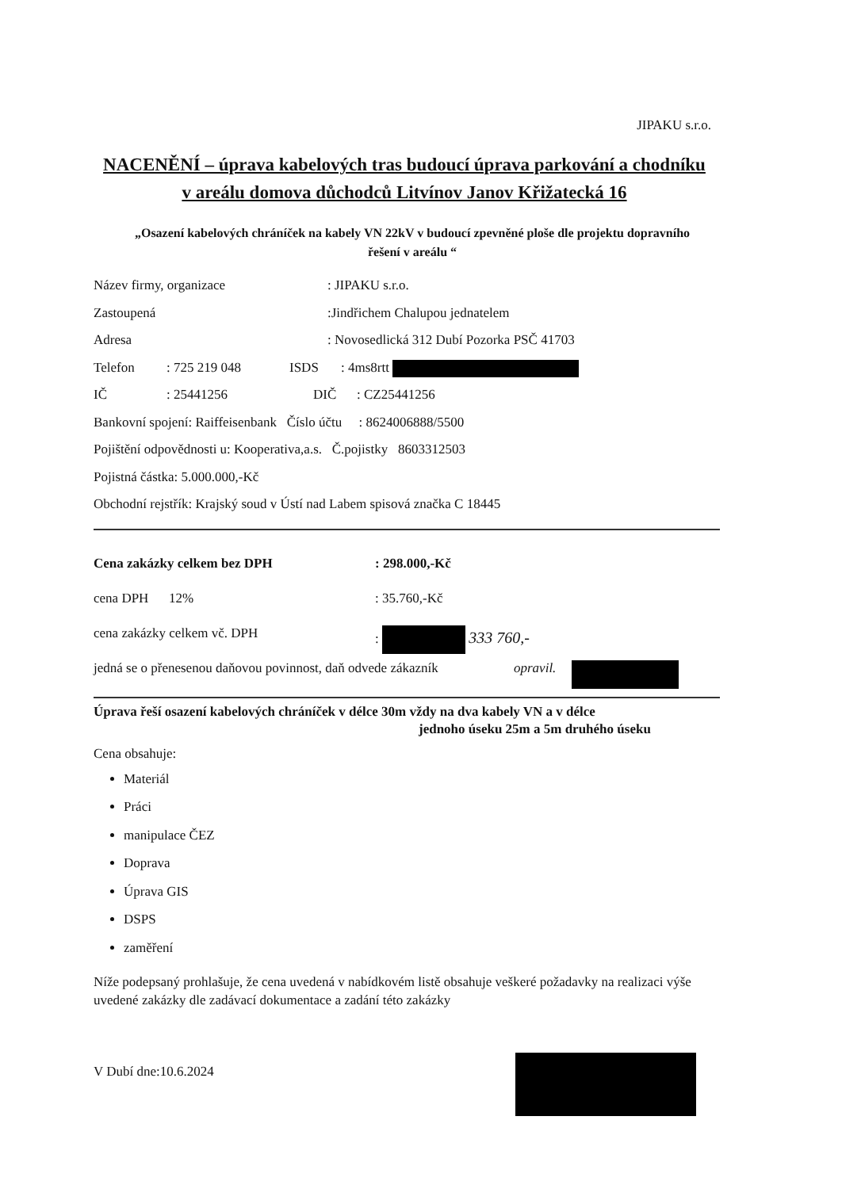JIPAKU s.r.o.
NACENĚNÍ – úprava kabelových tras budoucí úprava parkování a chodníku v areálu domova důchodců Litvínov Janov Křižatecká 16
„Osazení kabelových chráníček na kabely VN 22kV v budoucí zpevněné ploše dle projektu dopravního řešení v areálu “
Název firmy, organizace: JIPAKU s.r.o.
Zastoupená:Jindřichem Chalupou jednatelem
Adresa: Novosedlická 312 Dubí Pozorka PSČ 41703
Telefon: 725 219 048 ISDS: 4ms8rtt
IČ: 25441256 DIČ: CZ25441256
Bankovní spojení: Raiffeisenbank Číslo účtu : 8624006888/5500
Pojištění odpovědnosti u: Kooperativa,a.s. Č.pojistky 8603312503
Pojistná částka: 5.000.000,-Kč
Obchodní rejstřík: Krajský soud v Ústí nad Labem spisová značka C 18445
Cena zakázky celkem bez DPH: 298.000,-Kč
cena DPH 12%: 35.760,-Kč
cena zakázky celkem vč. DPH: 333 760,-
jedná se o přenesenou daňovou povinnost, daň odvede zákazník opravil.
Úprava řeší osazení kabelových chráníček v délce 30m vždy na dva kabely VN a v délce
jednoho úseku 25m a 5m druhého úseku
Cena obsahuje:
Materiál
Práci
manipulace ČEZ
Doprava
Úprava GIS
DSPS
zaměření
Níže podepsaný prohlašuje, že cena uvedená v nabídkovém listě obsahuje veškeré požadavky na realizaci výše uvedené zakázky dle zadávací dokumentace a zadání této zakázky
V Dubí dne:10.6.2024